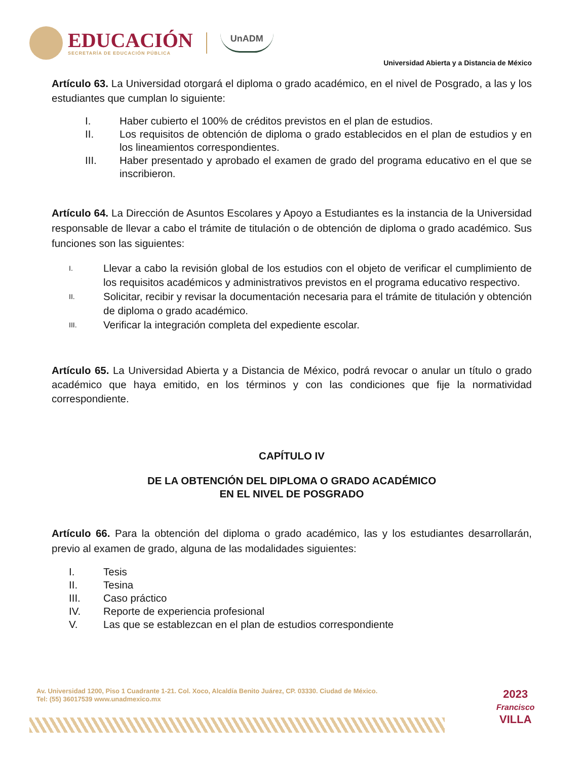EDUCACIÓN
SECRETARÍA DE EDUCACIÓN PÚBLICA
UnADM
Universidad Abierta y a Distancia de México
Artículo 63. La Universidad otorgará el diploma o grado académico, en el nivel de Posgrado, a las y los estudiantes que cumplan lo siguiente:
I. Haber cubierto el 100% de créditos previstos en el plan de estudios.
II. Los requisitos de obtención de diploma o grado establecidos en el plan de estudios y en los lineamientos correspondientes.
III. Haber presentado y aprobado el examen de grado del programa educativo en el que se inscribieron.
Artículo 64. La Dirección de Asuntos Escolares y Apoyo a Estudiantes es la instancia de la Universidad responsable de llevar a cabo el trámite de titulación o de obtención de diploma o grado académico. Sus funciones son las siguientes:
I. Llevar a cabo la revisión global de los estudios con el objeto de verificar el cumplimiento de los requisitos académicos y administrativos previstos en el programa educativo respectivo.
II. Solicitar, recibir y revisar la documentación necesaria para el trámite de titulación y obtención de diploma o grado académico.
III. Verificar la integración completa del expediente escolar.
Artículo 65. La Universidad Abierta y a Distancia de México, podrá revocar o anular un título o grado académico que haya emitido, en los términos y con las condiciones que fije la normatividad correspondiente.
CAPÍTULO IV
DE LA OBTENCIÓN DEL DIPLOMA O GRADO ACADÉMICO
EN EL NIVEL DE POSGRADO
Artículo 66. Para la obtención del diploma o grado académico, las y los estudiantes desarrollarán, previo al examen de grado, alguna de las modalidades siguientes:
I. Tesis
II. Tesina
III. Caso práctico
IV. Reporte de experiencia profesional
V. Las que se establezcan en el plan de estudios correspondiente
Av. Universidad 1200, Piso 1 Cuadrante 1-21. Col. Xoco, Alcaldía Benito Juárez, CP. 03330. Ciudad de México.
Tel: (55) 36017539 www.unadmexico.mx
2023
Francisco
VILLA